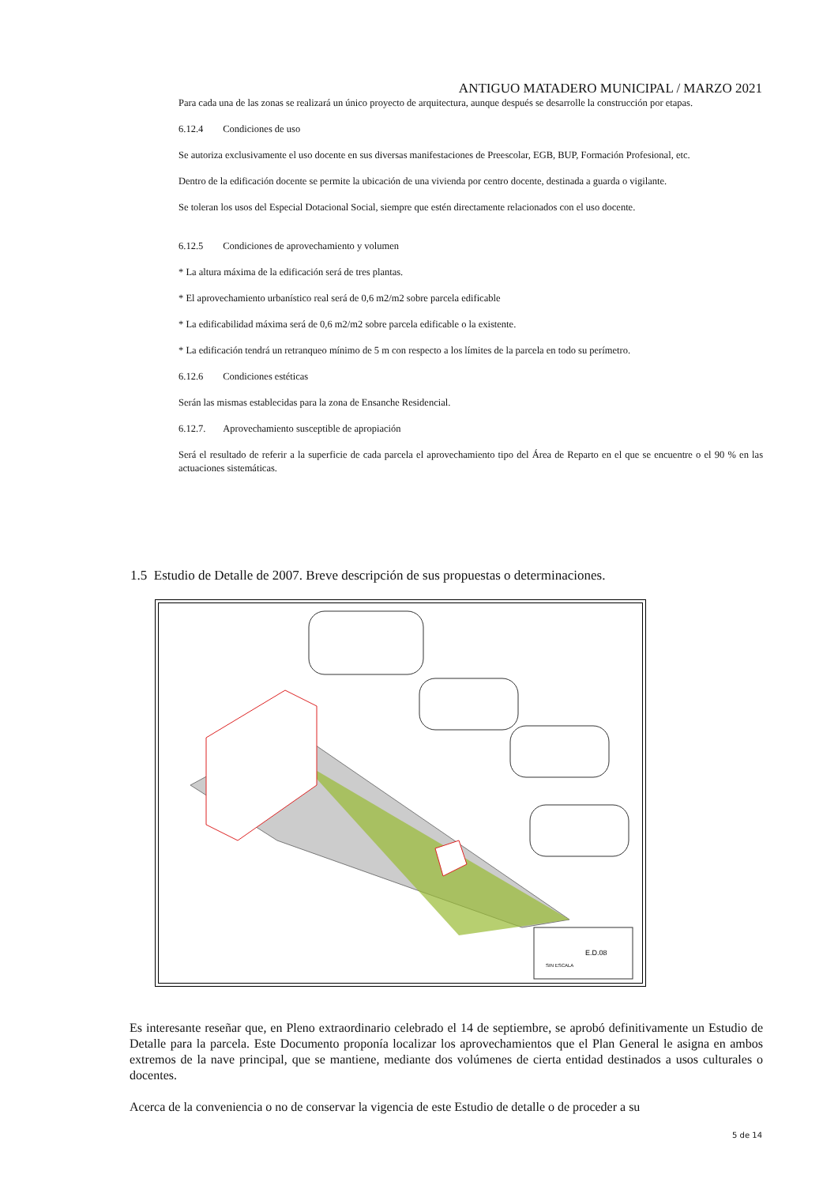ANTIGUO MATADERO MUNICIPAL / MARZO 2021
Para cada una de las zonas se realizará un único proyecto de arquitectura, aunque después se desarrolle la construcción por etapas.
6.12.4 Condiciones de uso
Se autoriza exclusivamente el uso docente en sus diversas manifestaciones de Preescolar, EGB, BUP, Formación Profesional, etc.
Dentro de la edificación docente se permite la ubicación de una vivienda por centro docente, destinada a guarda o vigilante.
Se toleran los usos del Especial Dotacional Social, siempre que estén directamente relacionados con el uso docente.
6.12.5 Condiciones de aprovechamiento y volumen
* La altura máxima de la edificación será de tres plantas.
* El aprovechamiento urbanístico real será de 0,6 m2/m2 sobre parcela edificable
* La edificabilidad máxima será de 0,6 m2/m2 sobre parcela edificable o la existente.
* La edificación tendrá un retranqueo mínimo de 5 m con respecto a los límites de la parcela en todo su perímetro.
6.12.6 Condiciones estéticas
Serán las mismas establecidas para la zona de Ensanche Residencial.
6.12.7. Aprovechamiento susceptible de apropiación
Será el resultado de referir a la superficie de cada parcela el aprovechamiento tipo del Área de Reparto en el que se encuentre o el 90 % en las actuaciones sistemáticas.
1.5 Estudio de Detalle de 2007. Breve descripción de sus propuestas o determinaciones.
E.D.08
SIN ESCALA
Es interesante reseñar que, en Pleno extraordinario celebrado el 14 de septiembre, se aprobó definitivamente un Estudio de Detalle para la parcela. Este Documento proponía localizar los aprovechamientos que el Plan General le asigna en ambos extremos de la nave principal, que se mantiene, mediante dos volúmenes de cierta entidad destinados a usos culturales o docentes.
Acerca de la conveniencia o no de conservar la vigencia de este Estudio de detalle o de proceder a su
5 de 14